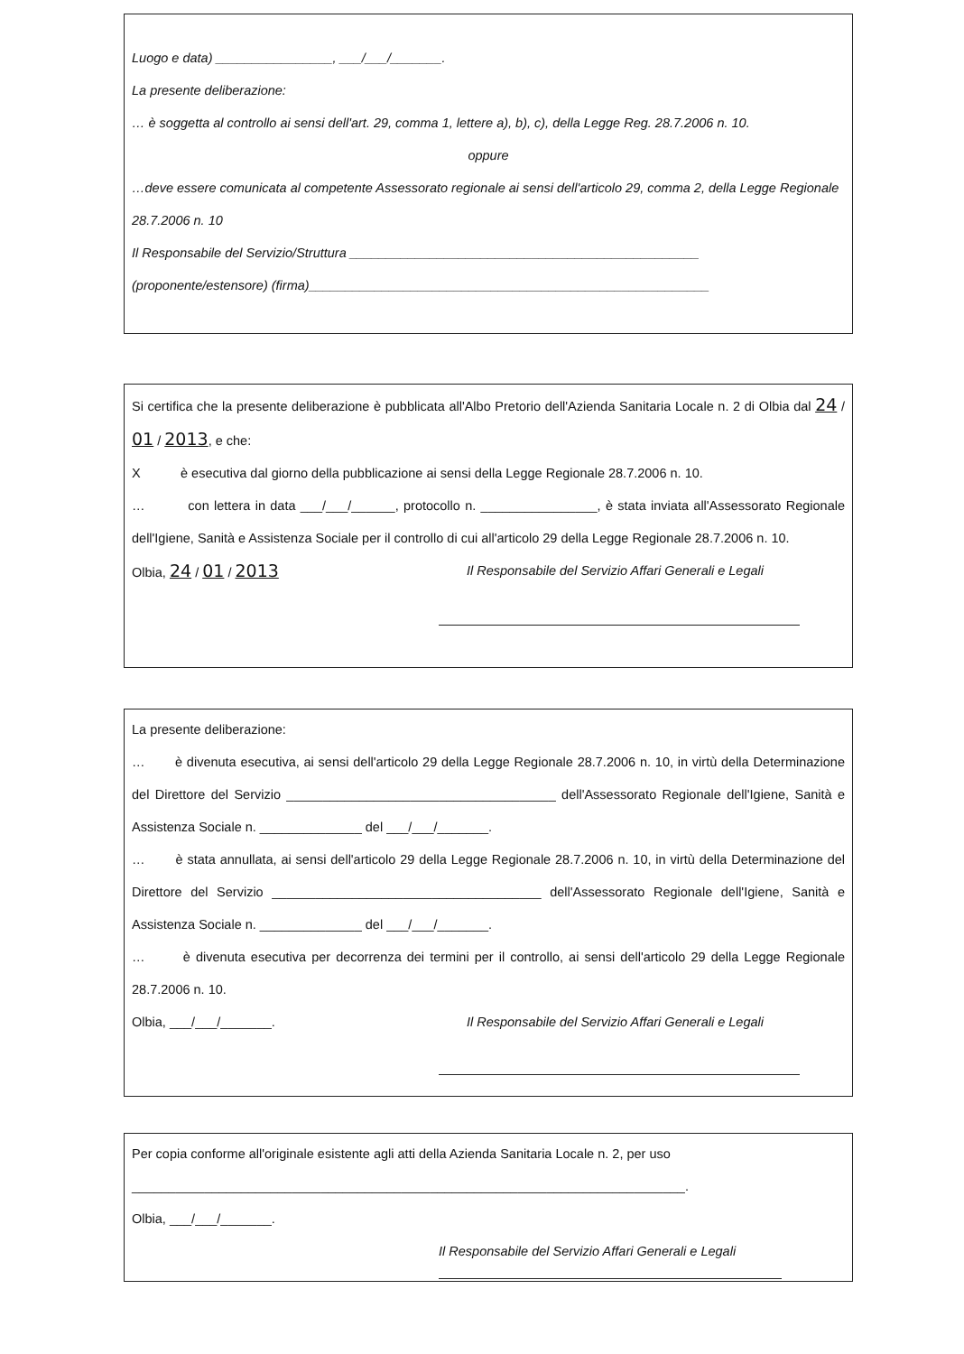Luogo e data) ________________, ___/___/_______.
La presente deliberazione:
… è soggetta al controllo ai sensi dell'art. 29, comma 1, lettere a), b), c), della Legge Reg. 28.7.2006 n. 10.
oppure
…deve essere comunicata al competente Assessorato regionale ai sensi dell'articolo 29, comma 2, della Legge Regionale 28.7.2006 n. 10
Il Responsabile del Servizio/Struttura ________________________________________________
(proponente/estensore) (firma)_______________________________________________________
Si certifica che la presente deliberazione è pubblicata all'Albo Pretorio dell'Azienda Sanitaria Locale n. 2 di Olbia dal 24 / 01 / 2013, e che:
X è esecutiva dal giorno della pubblicazione ai sensi della Legge Regionale 28.7.2006 n. 10.
… con lettera in data ___/___/______, protocollo n. ________________, è stata inviata all'Assessorato Regionale dell'Igiene, Sanità e Assistenza Sociale per il controllo di cui all'articolo 29 della Legge Regionale 28.7.2006 n. 10.
Olbia, 24 / 01 / 2013
Il Responsabile del Servizio Affari Generali e Legali
La presente deliberazione:
… è divenuta esecutiva, ai sensi dell'articolo 29 della Legge Regionale 28.7.2006 n. 10, in virtù della Determinazione del Direttore del Servizio _____________________________________ dell'Assessorato Regionale dell'Igiene, Sanità e Assistenza Sociale n. ______________ del ___/___/_______.
… è stata annullata, ai sensi dell'articolo 29 della Legge Regionale 28.7.2006 n. 10, in virtù della Determinazione del Direttore del Servizio _____________________________________ dell'Assessorato Regionale dell'Igiene, Sanità e Assistenza Sociale n. ______________ del ___/___/_______.
… è divenuta esecutiva per decorrenza dei termini per il controllo, ai sensi dell'articolo 29 della Legge Regionale 28.7.2006 n. 10.
Olbia, ___/___/_______. Il Responsabile del Servizio Affari Generali e Legali
Per copia conforme all'originale esistente agli atti della Azienda Sanitaria Locale n. 2, per uso ____________________________________________________________________________.
Olbia, ___/___/_______.
Il Responsabile del Servizio Affari Generali e Legali